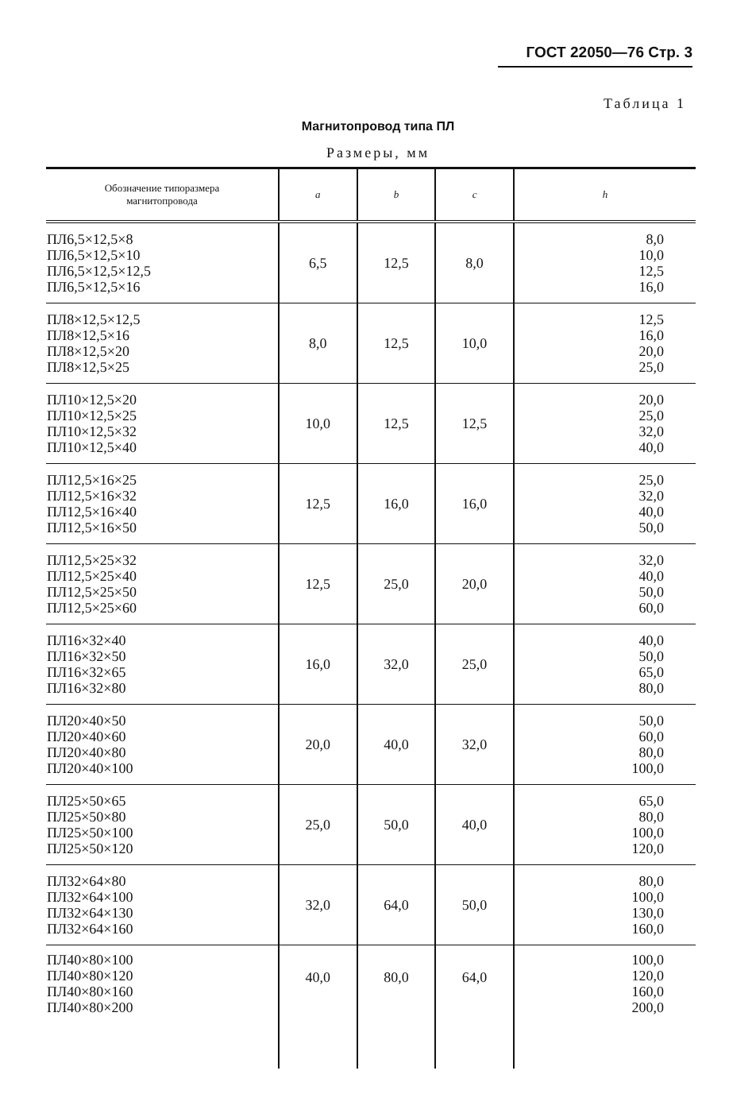ГОСТ 22050—76 Стр. 3
Таблица 1
Магнитопровод типа ПЛ
Размеры, мм
| Обозначение типоразмера магнитопровода | a | b | c | h |
| --- | --- | --- | --- | --- |
| ПЛ6,5×12,5×8 ПЛ6,5×12,5×10 ПЛ6,5×12,5×12,5 ПЛ6,5×12,5×16 | 6,5 | 12,5 | 8,0 | 8,0 10,0 12,5 16,0 |
| ПЛ8×12,5×12,5 ПЛ8×12,5×16 ПЛ8×12,5×20 ПЛ8×12,5×25 | 8,0 | 12,5 | 10,0 | 12,5 16,0 20,0 25,0 |
| ПЛ10×12,5×20 ПЛ10×12,5×25 ПЛ10×12,5×32 ПЛ10×12,5×40 | 10,0 | 12,5 | 12,5 | 20,0 25,0 32,0 40,0 |
| ПЛ12,5×16×25 ПЛ12,5×16×32 ПЛ12,5×16×40 ПЛ12,5×16×50 | 12,5 | 16,0 | 16,0 | 25,0 32,0 40,0 50,0 |
| ПЛ12,5×25×32 ПЛ12,5×25×40 ПЛ12,5×25×50 ПЛ12,5×25×60 | 12,5 | 25,0 | 20,0 | 32,0 40,0 50,0 60,0 |
| ПЛ16×32×40 ПЛ16×32×50 ПЛ16×32×65 ПЛ16×32×80 | 16,0 | 32,0 | 25,0 | 40,0 50,0 65,0 80,0 |
| ПЛ20×40×50 ПЛ20×40×60 ПЛ20×40×80 ПЛ20×40×100 | 20,0 | 40,0 | 32,0 | 50,0 60,0 80,0 100,0 |
| ПЛ25×50×65 ПЛ25×50×80 ПЛ25×50×100 ПЛ25×50×120 | 25,0 | 50,0 | 40,0 | 65,0 80,0 100,0 120,0 |
| ПЛ32×64×80 ПЛ32×64×100 ПЛ32×64×130 ПЛ32×64×160 | 32,0 | 64,0 | 50,0 | 80,0 100,0 130,0 160,0 |
| ПЛ40×80×100 ПЛ40×80×120 ПЛ40×80×160 ПЛ40×80×200 | 40,0 | 80,0 | 64,0 | 100,0 120,0 160,0 200,0 |